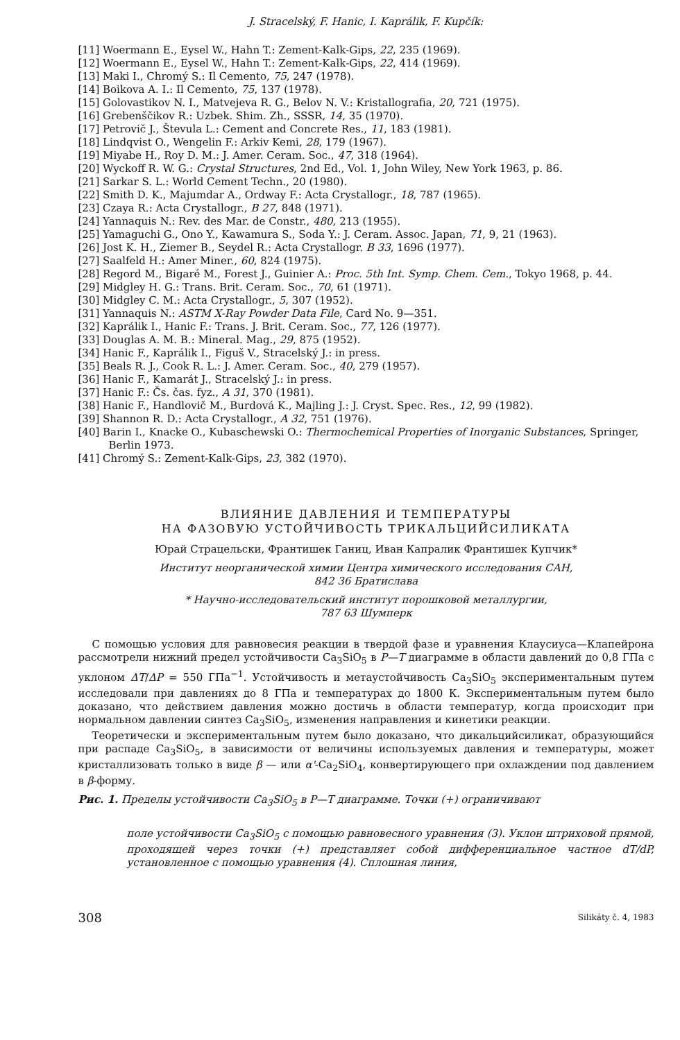J. Stracelský, F. Hanic, I. Kaprálik, F. Kupčík:
[11] Woermann E., Eysel W., Hahn T.: Zement-Kalk-Gips, 22, 235 (1969).
[12] Woermann E., Eysel W., Hahn T.: Zement-Kalk-Gips, 22, 414 (1969).
[13] Maki I., Chromý S.: Il Cemento, 75, 247 (1978).
[14] Boikova A. I.: Il Cemento, 75, 137 (1978).
[15] Golovastikov N. I., Matvejeva R. G., Belov N. V.: Kristallografia, 20, 721 (1975).
[16] Grebenščikov R.: Uzbek. Shim. Zh., SSSR, 14, 35 (1970).
[17] Petrovič J., Števula L.: Cement and Concrete Res., 11, 183 (1981).
[18] Lindqvist O., Wengelin F.: Arkiv Kemi, 28, 179 (1967).
[19] Miyabe H., Roy D. M.: J. Amer. Ceram. Soc., 47, 318 (1964).
[20] Wyckoff R. W. G.: Crystal Structures, 2nd Ed., Vol. 1, John Wiley, New York 1963, p. 86.
[21] Sarkar S. L.: World Cement Techn., 20 (1980).
[22] Smith D. K., Majumdar A., Ordway F.: Acta Crystallogr., 18, 787 (1965).
[23] Czaya R.: Acta Crystallogr., B 27, 848 (1971).
[24] Yannaquis N.: Rev. des Mar. de Constr., 480, 213 (1955).
[25] Yamaguchi G., Ono Y., Kawamura S., Soda Y.: J. Ceram. Assoc. Japan, 71, 9, 21 (1963).
[26] Jost K. H., Ziemer B., Seydel R.: Acta Crystallogr. B 33, 1696 (1977).
[27] Saalfeld H.: Amer Miner., 60, 824 (1975).
[28] Regord M., Bigaré M., Forest J., Guinier A.: Proc. 5th Int. Symp. Chem. Cem., Tokyo 1968, p. 44.
[29] Midgley H. G.: Trans. Brit. Ceram. Soc., 70, 61 (1971).
[30] Midgley C. M.: Acta Crystallogr., 5, 307 (1952).
[31] Yannaquis N.: ASTM X-Ray Powder Data File, Card No. 9—351.
[32] Kaprálik I., Hanic F.: Trans. J. Brit. Ceram. Soc., 77, 126 (1977).
[33] Douglas A. M. B.: Mineral. Mag., 29, 875 (1952).
[34] Hanic F., Kaprálik I., Figuš V., Stracelský J.: in press.
[35] Beals R. J., Cook R. L.: J. Amer. Ceram. Soc., 40, 279 (1957).
[36] Hanic F., Kamarát J., Stracelský J.: in press.
[37] Hanic F.: Čs. čas. fyz., A 31, 370 (1981).
[38] Hanic F., Handlovič M., Burdová K., Majling J.: J. Cryst. Spec. Res., 12, 99 (1982).
[39] Shannon R. D.: Acta Crystallogr., A 32, 751 (1976).
[40] Barin I., Knacke O., Kubaschewski O.: Thermochemical Properties of Inorganic Substances, Springer, Berlin 1973.
[41] Chromý S.: Zement-Kalk-Gips, 23, 382 (1970).
ВЛИЯНИЕ ДАВЛЕНИЯ И ТЕМПЕРАТУРЫ
НА ФАЗОВУЮ УСТОЙЧИВОСТЬ ТРИКАЛЬЦИЙСИЛИКАТА
Юрай Страцельски, Франтишек Ганиц, Иван Капралик Франтишек Купчик*
Институт неорганической химии Центра химического исследования САН,
842 36 Братислава
* Научно-исследовательский институт порошковой металлургии,
787 63 Шумперк
С помощью условия для равновесия реакции в твердой фазе и уравнения Клаусиуса—Клапейрона рассмотрели нижний предел устойчивости Ca<sub>3</sub>SiO<sub>5</sub> в P—T диаграмме в области давлений до 0,8 ГПа с уклоном ΔT/ΔP = 550 ГПа<sup>−1</sup>. Устойчивость и метаустойчивость Ca<sub>3</sub>SiO<sub>5</sub> экспериментальным путем исследовали при давлениях до 8 ГПа и температурах до 1800 К. Экспериментальным путем было доказано, что действием давления можно достичь в области температур, когда происходит при нормальном давлении синтез Ca<sub>3</sub>SiO<sub>5</sub>, изменения направления и кинетики реакции.
Теоретически и экспериментальным путем было доказано, что дикальцийсиликат, образующийся при распаде Ca<sub>3</sub>SiO<sub>5</sub>, в зависимости от величины используемых давления и температуры, может кристаллизовать только в виде β — или α'-Ca<sub>2</sub>SiO<sub>4</sub>, конвертирующего при охлаждении под давлением в β-форму.
Рис. 1. Пределы устойчивости Ca<sub>3</sub>SiO<sub>5</sub> в P—T диаграмме. Точки (+) ограничивают
поле устойчивости Ca<sub>3</sub>SiO<sub>5</sub> с помощью равновесного уравнения (3). Уклон штриховой прямой, проходящей через точки (+) представляет собой дифференциальное частное dT/dP, установленное с помощью уравнения (4). Сплошная линия,
308 Silikáty č. 4, 1983